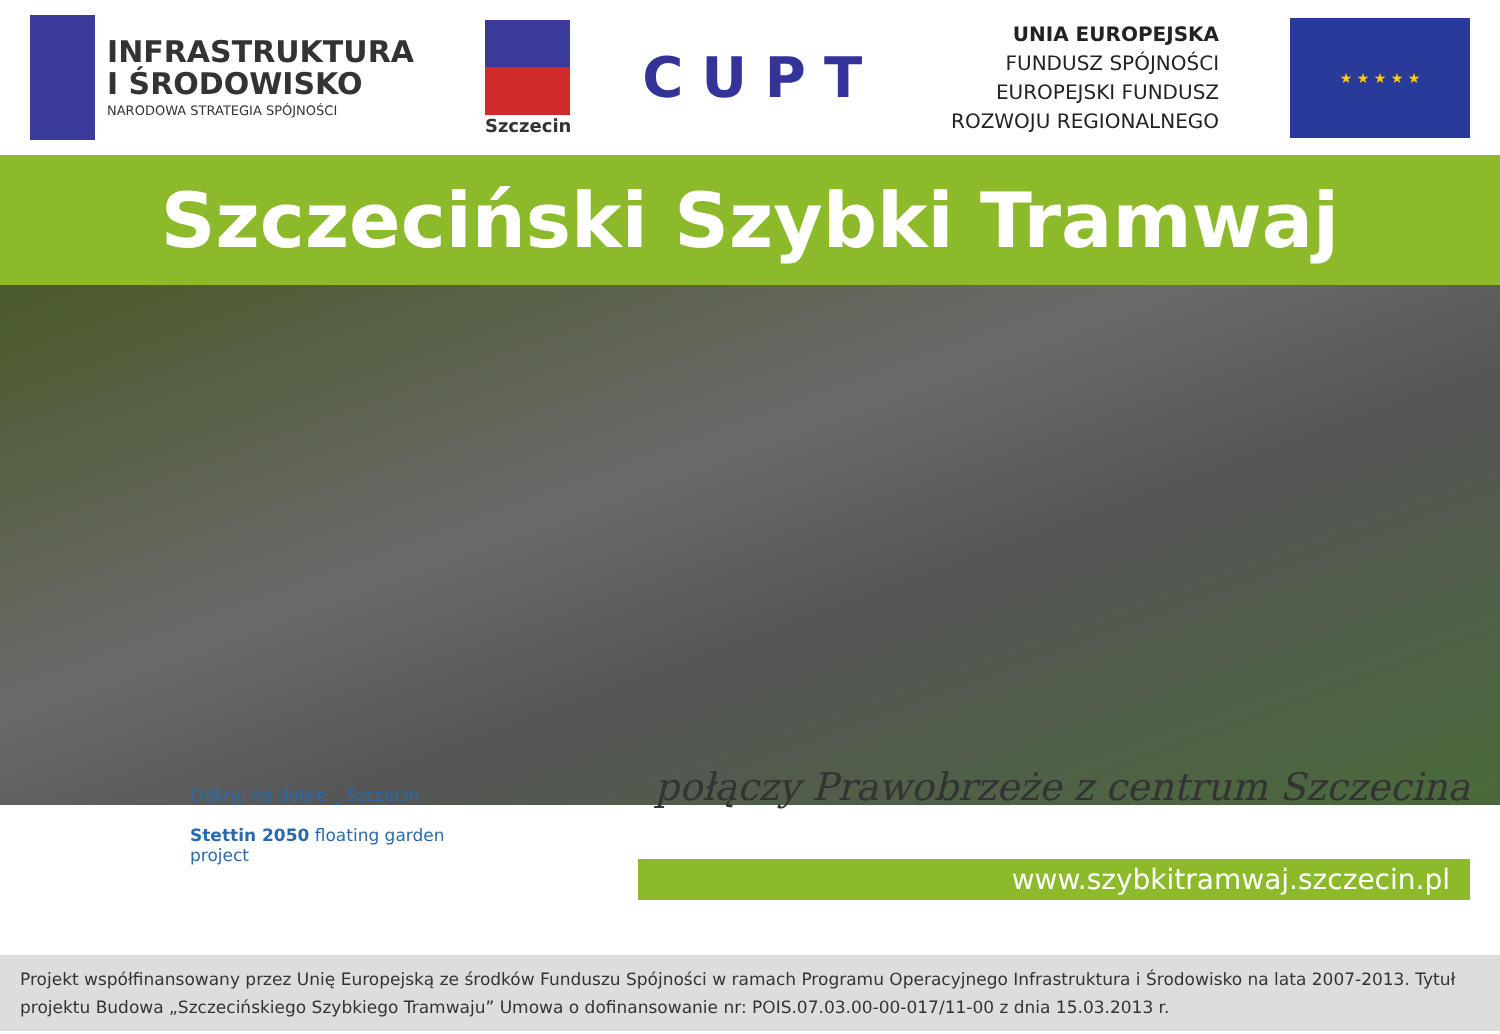INFRASTRUKTURA
I ŚRODOWISKO
NARODOWA STRATEGIA SPÓJNOŚCI
Szczecin
CUPT
UNIA EUROPEJSKA
FUNDUSZ SPÓJNOŚCI
EUROPEJSKI FUNDUSZ
ROZWOJU REGIONALNEGO
★ ★ ★ ★ ★
Szczeciński Szybki Tramwaj
Odkryj na dobre _ Szczecin
Stettin 2050 floating garden project
połączy Prawobrzeże z centrum Szczecina
www.szybkitramwaj.szczecin.pl
Projekt współfinansowany przez Unię Europejską ze środków Funduszu Spójności w ramach Programu Operacyjnego Infrastruktura i Środowisko na lata 2007-2013. Tytuł projektu Budowa „Szczecińskiego Szybkiego Tramwaju” Umowa o dofinansowanie nr: POIS.07.03.00-00-017/11-00 z dnia 15.03.2013 r.